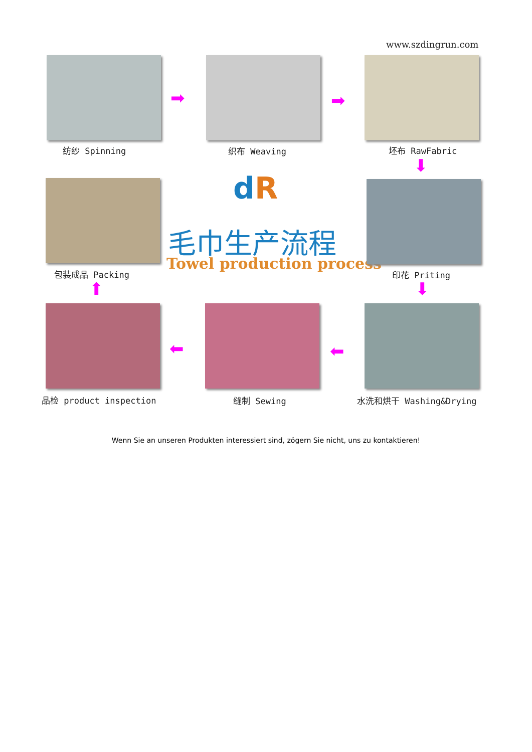www.szdingrun.com
纺纱 Spinning
➡
织布 Weaving
➡
坯布 RawFabric
⬇
包装成品 Packing
dR
毛巾生产流程
Towel production process
印花 Priting
⬇
⬆
品检 product inspection
⬅
缝制 Sewing
⬅
水洗和烘干 Washing&Drying
Wenn Sie an unseren Produkten interessiert sind, zögern Sie nicht, uns zu kontaktieren!